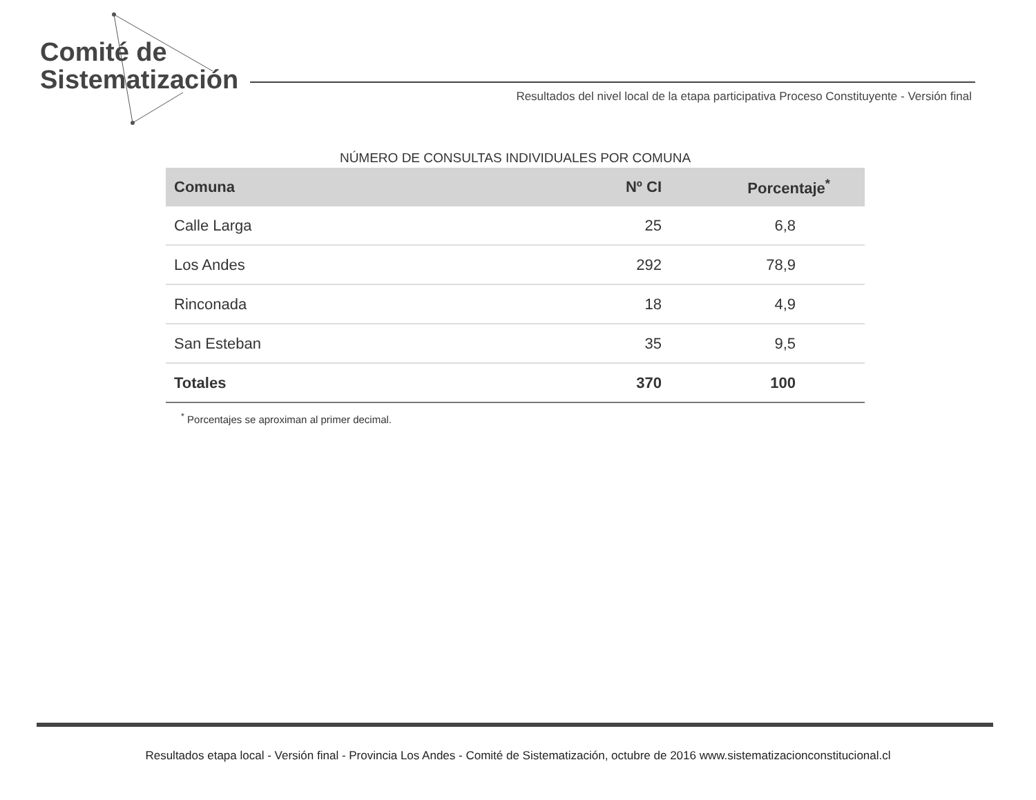Comité de
Sistematización
Resultados del nivel local de la etapa participativa Proceso Constituyente - Versión final
NÚMERO DE CONSULTAS INDIVIDUALES POR COMUNA
| Comuna | Nº CI | Porcentaje<sup>*</sup> |
| --- | --- | --- |
| Calle Larga | 25 | 6,8 |
| Los Andes | 292 | 78,9 |
| Rinconada | 18 | 4,9 |
| San Esteban | 35 | 9,5 |
| Totales | 370 | 100 |
<sup>*</sup> Porcentajes se aproximan al primer decimal.
Resultados etapa local - Versión final - Provincia Los Andes - Comité de Sistematización, octubre de 2016 www.sistematizacionconstitucional.cl